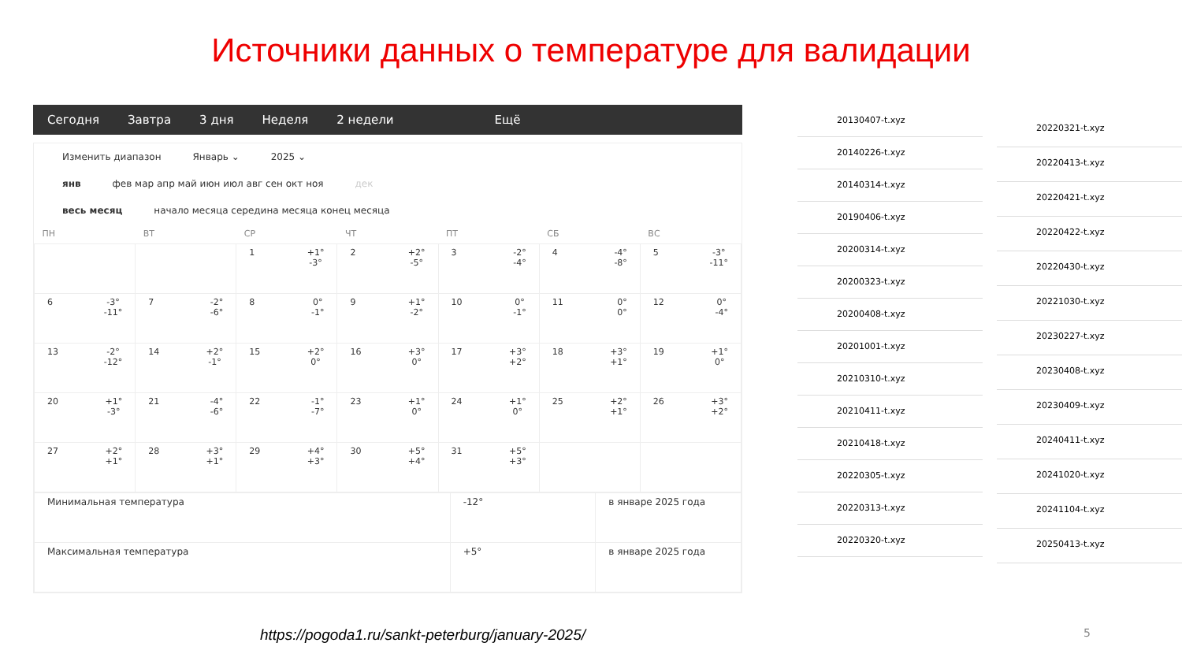Источники данных о температуре для валидации
Сегодня Завтра 3 дня Неделя 2 недели Ещё
Изменить диапазон Январь ⌄ 2025 ⌄
янв фев мар апр май июн июл авг сен окт ноя дек
весь месяц начало месяца середина месяца конец месяца
| ПН | ВТ | СР | ЧТ | ПТ | СБ | ВС |
| --- | --- | --- | --- | --- | --- | --- |
| | | 1 +1° -3° | 2 +2° -5° | 3 -2° -4° | 4 -4° -8° | 5 -3° -11° |
| 6 -3° -11° | 7 -2° -6° | 8 0° -1° | 9 +1° -2° | 10 0° -1° | 11 0° 0° | 12 0° -4° |
| 13 -2° -12° | 14 +2° -1° | 15 +2° 0° | 16 +3° 0° | 17 +3° +2° | 18 +3° +1° | 19 +1° 0° |
| 20 +1° -3° | 21 -4° -6° | 22 -1° -7° | 23 +1° 0° | 24 +1° 0° | 25 +2° +1° | 26 +3° +2° |
| 27 +2° +1° | 28 +3° +1° | 29 +4° +3° | 30 +5° +4° | 31 +5° +3° | | |
| Минимальная температура | -12° | в январе 2025 года |
| Максимальная температура | +5° | в январе 2025 года |
20130407-t.xyz
20140226-t.xyz
20140314-t.xyz
20190406-t.xyz
20200314-t.xyz
20200323-t.xyz
20200408-t.xyz
20201001-t.xyz
20210310-t.xyz
20210411-t.xyz
20210418-t.xyz
20220305-t.xyz
20220313-t.xyz
20220320-t.xyz
20220321-t.xyz
20220413-t.xyz
20220421-t.xyz
20220422-t.xyz
20220430-t.xyz
20221030-t.xyz
20230227-t.xyz
20230408-t.xyz
20230409-t.xyz
20240411-t.xyz
20241020-t.xyz
20241104-t.xyz
20250413-t.xyz
https://pogoda1.ru/sankt-peterburg/january-2025/
5